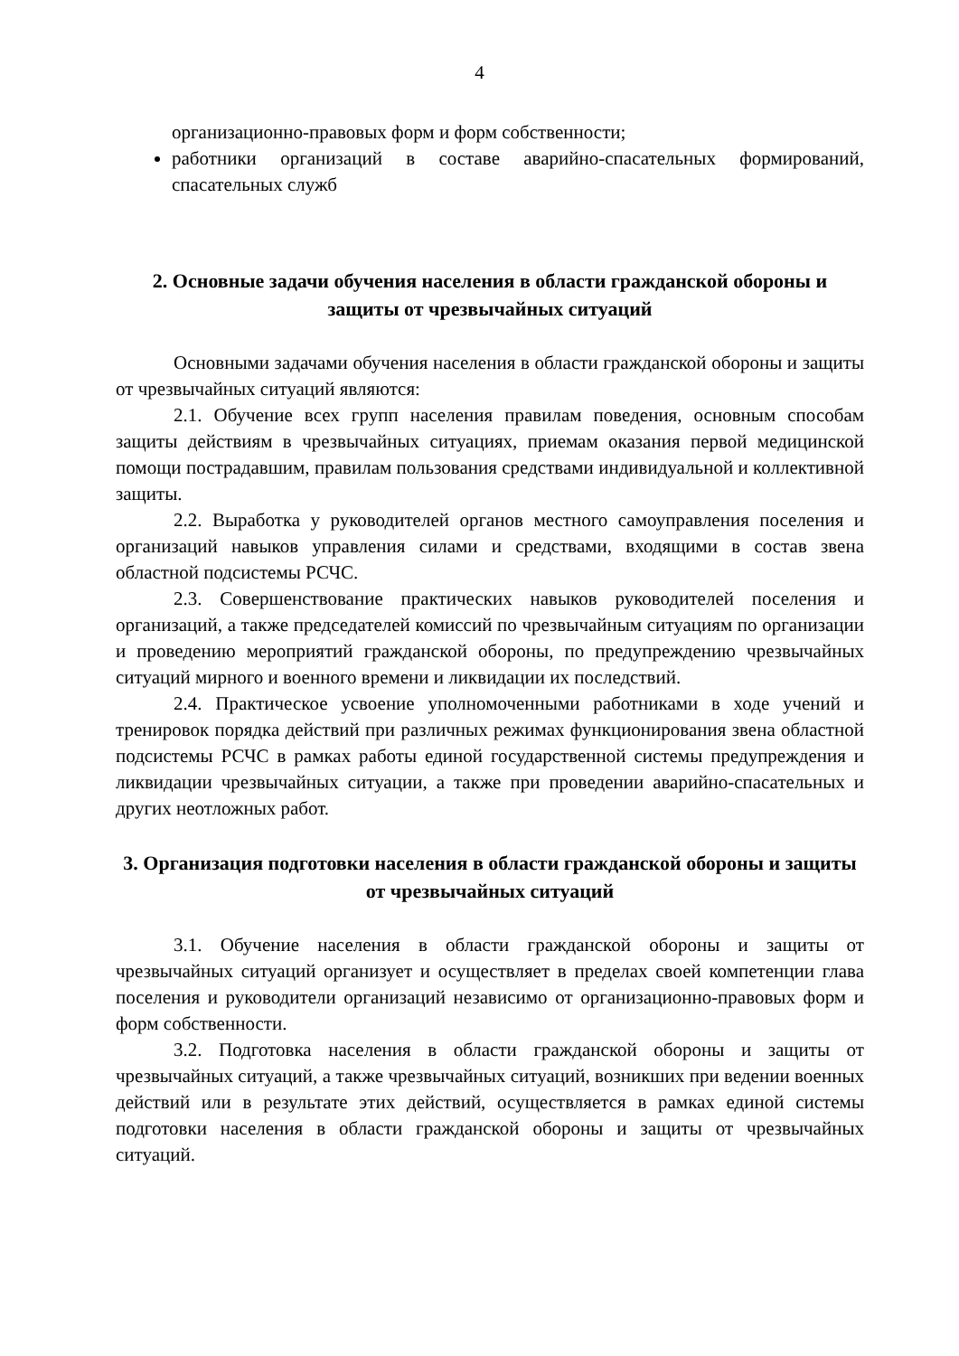4
организационно-правовых форм и форм собственности;
работники организаций в составе аварийно-спасательных формирований, спасательных служб
2. Основные задачи обучения населения в области гражданской обороны и защиты от чрезвычайных ситуаций
Основными задачами обучения населения в области гражданской обороны и защиты от чрезвычайных ситуаций являются:
2.1. Обучение всех групп населения правилам поведения, основным способам защиты действиям в чрезвычайных ситуациях, приемам оказания первой медицинской помощи пострадавшим, правилам пользования средствами индивидуальной и коллективной защиты.
2.2. Выработка у руководителей органов местного самоуправления поселения и организаций навыков управления силами и средствами, входящими в состав звена областной подсистемы РСЧС.
2.3. Совершенствование практических навыков руководителей поселения и организаций, а также председателей комиссий по чрезвычайным ситуациям по организации и проведению мероприятий гражданской обороны, по предупреждению чрезвычайных ситуаций мирного и военного времени и ликвидации их последствий.
2.4. Практическое усвоение уполномоченными работниками в ходе учений и тренировок порядка действий при различных режимах функционирования звена областной подсистемы РСЧС в рамках работы единой государственной системы предупреждения и ликвидации чрезвычайных ситуации, а также при проведении аварийно-спасательных и других неотложных работ.
3. Организация подготовки населения в области гражданской обороны и защиты от чрезвычайных ситуаций
3.1. Обучение населения в области гражданской обороны и защиты от чрезвычайных ситуаций организует и осуществляет в пределах своей компетенции глава поселения и руководители организаций независимо от организационно-правовых форм и форм собственности.
3.2. Подготовка населения в области гражданской обороны и защиты от чрезвычайных ситуаций, а также чрезвычайных ситуаций, возникших при ведении военных действий или в результате этих действий, осуществляется в рамках единой системы подготовки населения в области гражданской обороны и защиты от чрезвычайных ситуаций.